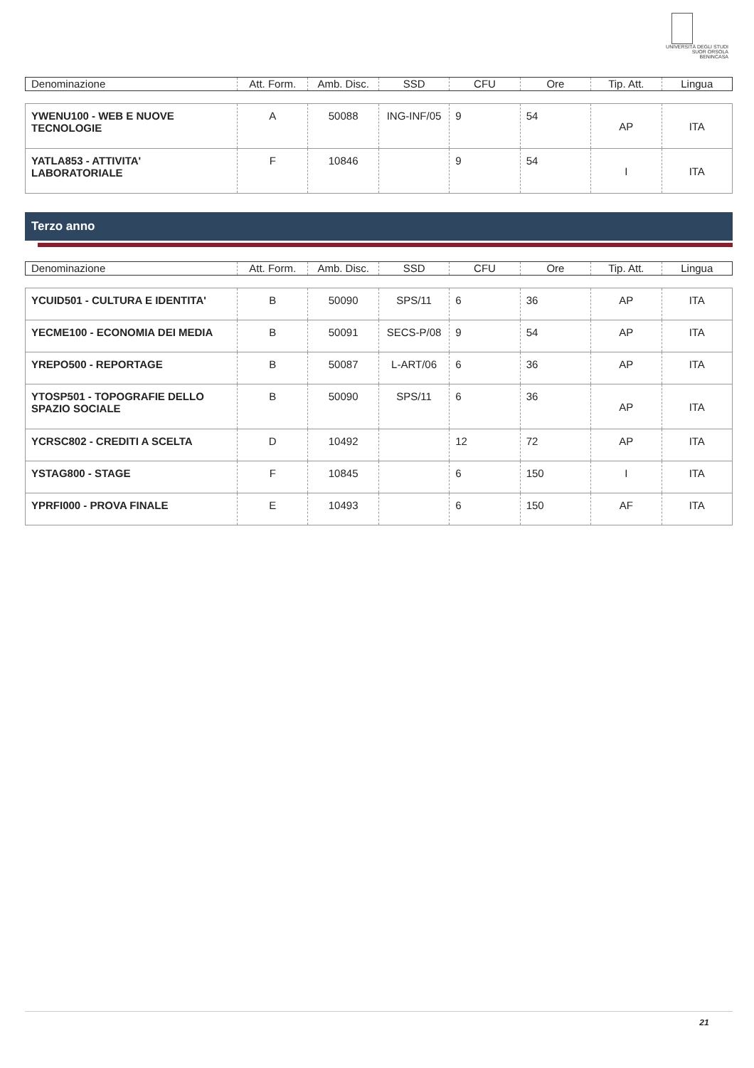UNIVERSITÀ DEGLI STUDI
SUOR ORSOLA
BENINCASA
| Denominazione | Att. Form. | Amb. Disc. | SSD | CFU | Ore | Tip. Att. | Lingua |
| --- | --- | --- | --- | --- | --- | --- | --- |
| YWENU100 - WEB E NUOVE TECNOLOGIE | A | 50088 | ING-INF/05 | 9 | 54 | AP | ITA |
| YATLA853 - ATTIVITA' LABORATORIALE | F | 10846 | | 9 | 54 | I | ITA |
Terzo anno
| Denominazione | Att. Form. | Amb. Disc. | SSD | CFU | Ore | Tip. Att. | Lingua |
| --- | --- | --- | --- | --- | --- | --- | --- |
| YCUID501 - CULTURA E IDENTITA' | B | 50090 | SPS/11 | 6 | 36 | AP | ITA |
| YECME100 - ECONOMIA DEI MEDIA | B | 50091 | SECS-P/08 | 9 | 54 | AP | ITA |
| YREPO500 - REPORTAGE | B | 50087 | L-ART/06 | 6 | 36 | AP | ITA |
| YTOSP501 - TOPOGRAFIE DELLO SPAZIO SOCIALE | B | 50090 | SPS/11 | 6 | 36 | AP | ITA |
| YCRSC802 - CREDITI A SCELTA | D | 10492 | | 12 | 72 | AP | ITA |
| YSTAG800 - STAGE | F | 10845 | | 6 | 150 | I | ITA |
| YPRFI000 - PROVA FINALE | E | 10493 | | 6 | 150 | AF | ITA |
21